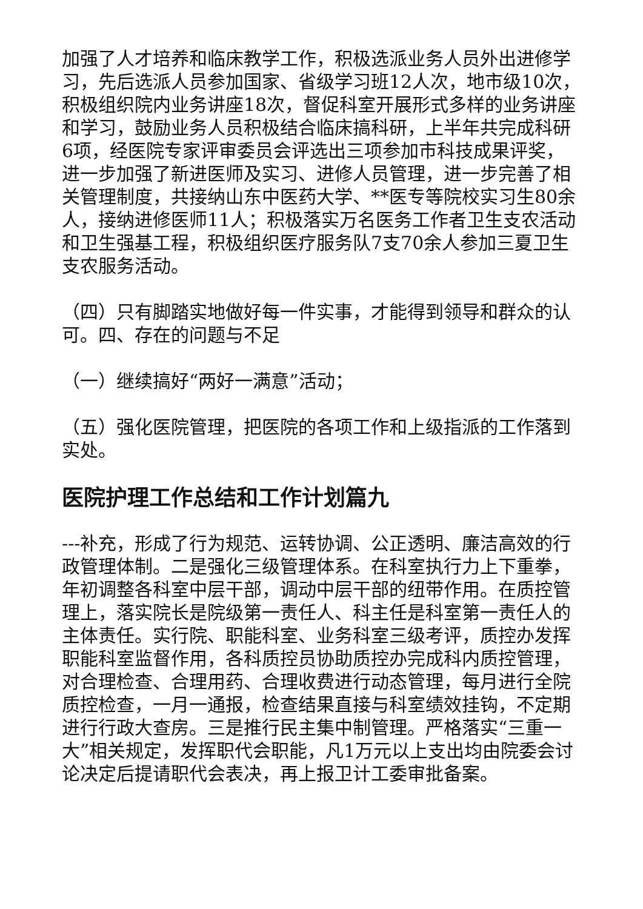加强了人才培养和临床教学工作，积极选派业务人员外出进修学习，先后选派人员参加国家、省级学习班12人次，地市级10次，积极组织院内业务讲座18次，督促科室开展形式多样的业务讲座和学习，鼓励业务人员积极结合临床搞科研，上半年共完成科研6项，经医院专家评审委员会评选出三项参加市科技成果评奖，进一步加强了新进医师及实习、进修人员管理，进一步完善了相关管理制度，共接纳山东中医药大学、**医专等院校实习生80余人，接纳进修医师11人；积极落实万名医务工作者卫生支农活动和卫生强基工程，积极组织医疗服务队7支70余人参加三夏卫生支农服务活动。
（四）只有脚踏实地做好每一件实事，才能得到领导和群众的认可。四、存在的问题与不足
（一）继续搞好“两好一满意”活动；
（五）强化医院管理，把医院的各项工作和上级指派的工作落到实处。
医院护理工作总结和工作计划篇九
---补充，形成了行为规范、运转协调、公正透明、廉洁高效的行政管理体制。二是强化三级管理体系。在科室执行力上下重拳，年初调整各科室中层干部，调动中层干部的纽带作用。在质控管理上，落实院长是院级第一责任人、科主任是科室第一责任人的主体责任。实行院、职能科室、业务科室三级考评，质控办发挥职能科室监督作用，各科质控员协助质控办完成科内质控管理，对合理检查、合理用药、合理收费进行动态管理，每月进行全院质控检查，一月一通报，检查结果直接与科室绩效挂钩，不定期进行行政大查房。三是推行民主集中制管理。严格落实“三重一大”相关规定，发挥职代会职能，凡1万元以上支出均由院委会讨论决定后提请职代会表决，再上报卫计工委审批备案。